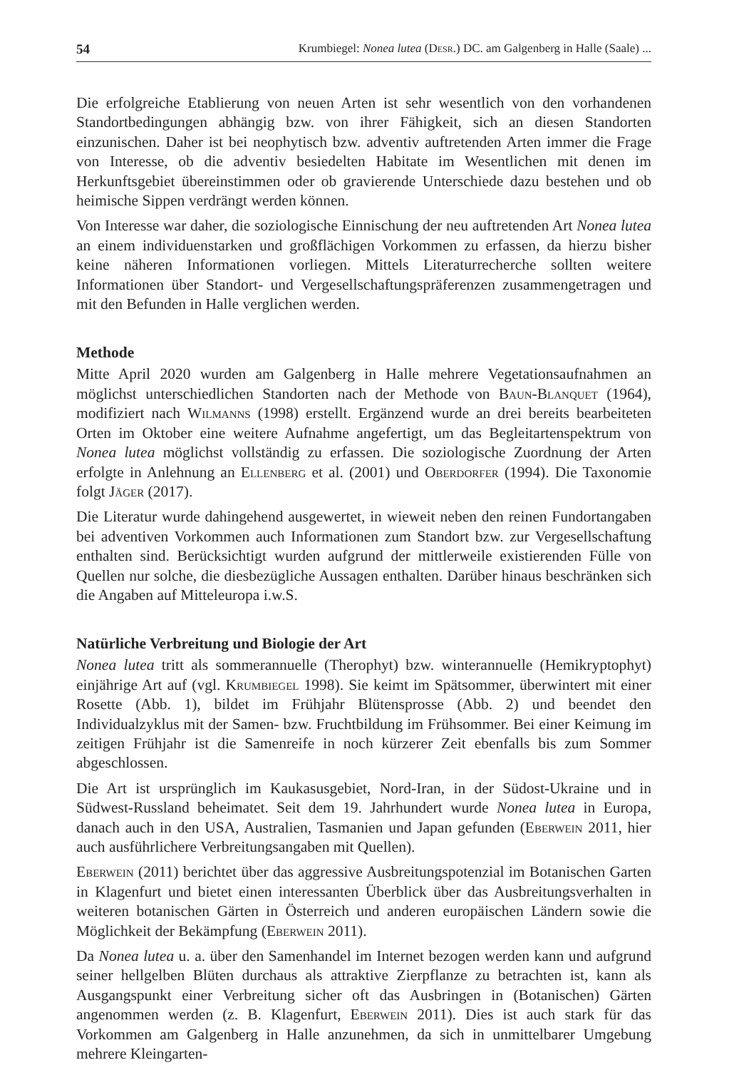54 Krumbiegel: Nonea lutea (Desr.) DC. am Galgenberg in Halle (Saale) ...
Die erfolgreiche Etablierung von neuen Arten ist sehr wesentlich von den vorhandenen Standortbedingungen abhängig bzw. von ihrer Fähigkeit, sich an diesen Standorten einzunischen. Daher ist bei neophytisch bzw. adventiv auftretenden Arten immer die Frage von Interesse, ob die adventiv besiedelten Habitate im Wesentlichen mit denen im Herkunftsgebiet übereinstimmen oder ob gravierende Unterschiede dazu bestehen und ob heimische Sippen verdrängt werden können.
Von Interesse war daher, die soziologische Einnischung der neu auftretenden Art Nonea lutea an einem individuenstarken und großflächigen Vorkommen zu erfassen, da hierzu bisher keine näheren Informationen vorliegen. Mittels Literaturrecherche sollten weitere Informationen über Standort- und Vergesellschaftungspräferenzen zusammengetragen und mit den Befunden in Halle verglichen werden.
Methode
Mitte April 2020 wurden am Galgenberg in Halle mehrere Vegetationsaufnahmen an möglichst unterschiedlichen Standorten nach der Methode von Baun-Blanquet (1964), modifiziert nach Wilmanns (1998) erstellt. Ergänzend wurde an drei bereits bearbeiteten Orten im Oktober eine weitere Aufnahme angefertigt, um das Begleitartenspektrum von Nonea lutea möglichst vollständig zu erfassen. Die soziologische Zuordnung der Arten erfolgte in Anlehnung an Ellenberg et al. (2001) und Oberdorfer (1994). Die Taxonomie folgt Jäger (2017).
Die Literatur wurde dahingehend ausgewertet, in wieweit neben den reinen Fundortangaben bei adventiven Vorkommen auch Informationen zum Standort bzw. zur Vergesellschaftung enthalten sind. Berücksichtigt wurden aufgrund der mittlerweile existierenden Fülle von Quellen nur solche, die diesbezügliche Aussagen enthalten. Darüber hinaus beschränken sich die Angaben auf Mitteleuropa i.w.S.
Natürliche Verbreitung und Biologie der Art
Nonea lutea tritt als sommerannuelle (Therophyt) bzw. winterannuelle (Hemikryptophyt) einjährige Art auf (vgl. Krumbiegel 1998). Sie keimt im Spätsommer, überwintert mit einer Rosette (Abb. 1), bildet im Frühjahr Blütensprosse (Abb. 2) und beendet den Individualzyklus mit der Samen- bzw. Fruchtbildung im Frühsommer. Bei einer Keimung im zeitigen Frühjahr ist die Samenreife in noch kürzerer Zeit ebenfalls bis zum Sommer abgeschlossen.
Die Art ist ursprünglich im Kaukasusgebiet, Nord-Iran, in der Südost-Ukraine und in Südwest-Russland beheimatet. Seit dem 19. Jahrhundert wurde Nonea lutea in Europa, danach auch in den USA, Australien, Tasmanien und Japan gefunden (Eberwein 2011, hier auch ausführlichere Verbreitungsangaben mit Quellen).
Eberwein (2011) berichtet über das aggressive Ausbreitungspotenzial im Botanischen Garten in Klagenfurt und bietet einen interessanten Überblick über das Ausbreitungsverhalten in weiteren botanischen Gärten in Österreich und anderen europäischen Ländern sowie die Möglichkeit der Bekämpfung (Eberwein 2011).
Da Nonea lutea u. a. über den Samenhandel im Internet bezogen werden kann und aufgrund seiner hellgelben Blüten durchaus als attraktive Zierpflanze zu betrachten ist, kann als Ausgangspunkt einer Verbreitung sicher oft das Ausbringen in (Botanischen) Gärten angenommen werden (z. B. Klagenfurt, Eberwein 2011). Dies ist auch stark für das Vorkommen am Galgenberg in Halle anzunehmen, da sich in unmittelbarer Umgebung mehrere Kleingarten-